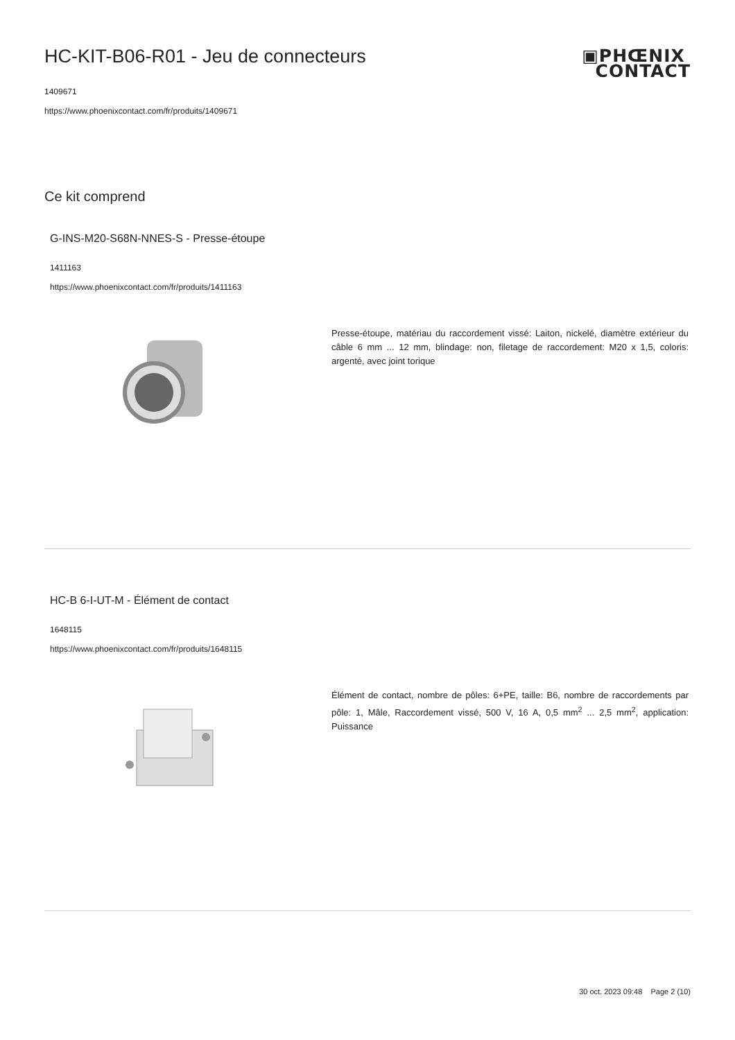▣PHŒNIX
CONTACT
HC-KIT-B06-R01 - Jeu de connecteurs
1409671
https://www.phoenixcontact.com/fr/produits/1409671
Ce kit comprend
G-INS-M20-S68N-NNES-S - Presse-étoupe
1411163
https://www.phoenixcontact.com/fr/produits/1411163
Presse-étoupe, matériau du raccordement vissé: Laiton, nickelé, diamètre extérieur du câble 6 mm ... 12 mm, blindage: non, filetage de raccordement: M20 x 1,5, coloris: argenté, avec joint torique
HC-B 6-I-UT-M - Élément de contact
1648115
https://www.phoenixcontact.com/fr/produits/1648115
Élément de contact, nombre de pôles: 6+PE, taille: B6, nombre de raccordements par pôle: 1, Mâle, Raccordement vissé, 500 V, 16 A, 0,5 mm<sup>2</sup> ... 2,5 mm<sup>2</sup>, application: Puissance
30 oct. 2023 09:48 Page 2 (10)